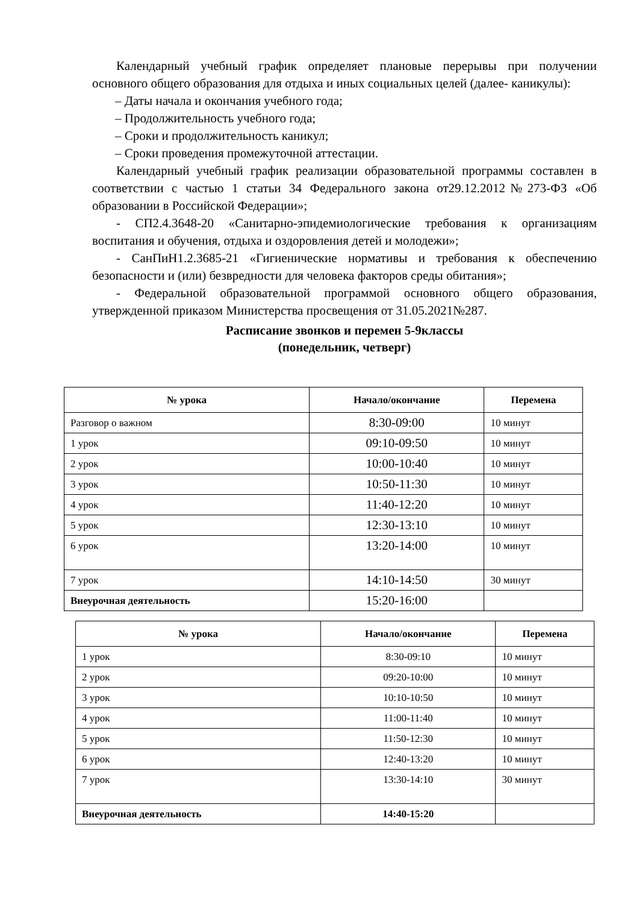Календарный учебный график определяет плановые перерывы при получении основного общего образования для отдыха и иных социальных целей (далее- каникулы):
– Даты начала и окончания учебного года;
– Продолжительность учебного года;
– Сроки и продолжительность каникул;
– Сроки проведения промежуточной аттестации.
Календарный учебный график реализации образовательной программы составлен в соответствии с частью 1 статьи 34 Федерального закона от29.12.2012№273-ФЗ «Об образовании в Российской Федерации»;
- СП2.4.3648-20 «Санитарно-эпидемиологические требования к организациям воспитания и обучения, отдыха и оздоровления детей и молодежи»;
- СанПиН1.2.3685-21 «Гигиенические нормативы и требования к обеспечению безопасности и (или) безвредности для человека факторов среды обитания»;
- Федеральной образовательной программой основного общего образования, утвержденной приказом Министерства просвещения от 31.05.2021№287.
Расписание звонков и перемен 5-9классы
(понедельник, четверг)
| № урока | Начало/окончание | Перемена |
| --- | --- | --- |
| Разговор о важном | 8:30-09:00 | 10 минут |
| 1 урок | 09:10-09:50 | 10 минут |
| 2 урок | 10:00-10:40 | 10 минут |
| 3 урок | 10:50-11:30 | 10 минут |
| 4 урок | 11:40-12:20 | 10 минут |
| 5 урок | 12:30-13:10 | 10 минут |
| 6 урок | 13:20-14:00 | 10 минут |
| 7 урок | 14:10-14:50 | 30 минут |
| Внеурочная деятельность | 15:20-16:00 | |
| № урока | Начало/окончание | Перемена |
| --- | --- | --- |
| 1 урок | 8:30-09:10 | 10 минут |
| 2 урок | 09:20-10:00 | 10 минут |
| 3 урок | 10:10-10:50 | 10 минут |
| 4 урок | 11:00-11:40 | 10 минут |
| 5 урок | 11:50-12:30 | 10 минут |
| 6 урок | 12:40-13:20 | 10 минут |
| 7 урок | 13:30-14:10 | 30 минут |
| Внеурочная деятельность | 14:40-15:20 | |